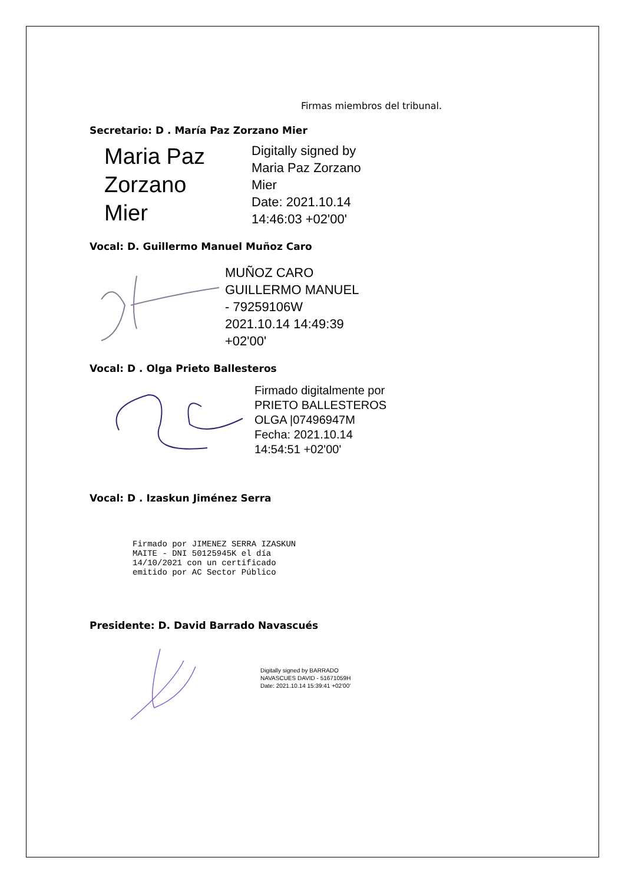Firmas miembros del tribunal.
Secretario: D . María Paz Zorzano Mier
Maria Paz Zorzano Mier
Digitally signed by
Maria Paz Zorzano
Mier
Date: 2021.10.14
14:46:03 +02'00'
Vocal: D. Guillermo Manuel Muñoz Caro
MUÑOZ CARO
GUILLERMO MANUEL
- 79259106W
2021.10.14 14:49:39
+02'00'
Vocal: D . Olga Prieto Ballesteros
Firmado digitalmente por
PRIETO BALLESTEROS
OLGA |07496947M
Fecha: 2021.10.14
14:54:51 +02'00'
Vocal: D . Izaskun Jiménez Serra
Firmado por JIMENEZ SERRA IZASKUN
MAITE - DNI 50125945K el día
14/10/2021 con un certificado
emitido por AC Sector Público
Presidente: D. David Barrado Navascués
Digitally signed by BARRADO
NAVASCUES DAVID - 51671059H
Date: 2021.10.14 15:39:41 +02'00'